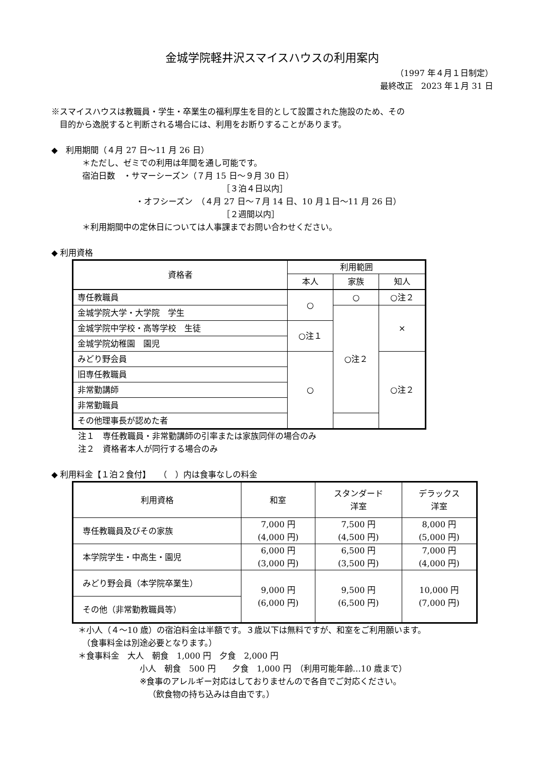金城学院軽井沢スマイスハウスの利用案内
（1997 年４月１日制定）
最終改正　2023 年１月 31 日
※スマイスハウスは教職員・学生・卒業生の福利厚生を目的として設置された施設のため、その
　目的から逸脱すると判断される場合には、利用をお断りすることがあります。
◆　利用期間（４月 27 日～11 月 26 日）
＊ただし、ゼミでの利用は年間を通し可能です。
宿泊日数　・サマーシーズン（７月 15 日～９月 30 日）
［３泊４日以内］
・オフシーズン　（４月 27 日～７月 14 日、10 月１日～11 月 26 日）
［２週間以内］
＊利用期間中の定休日については人事課までお問い合わせください。
◆ 利用資格
| 資格者 | 利用範囲 | | |
| | 本人 | 家族 | 知人 |
| 専任教職員 | ○ | ○ | ○注２ |
| 金城学院大学・大学院 学生 | | ○注２ | × |
| 金城学院中学校・高等学校 生徒 | ○注１ | | |
| 金城学院幼稚園 園児 | | | |
| みどり野会員 | ○ | | ○注２ |
| 旧専任教職員 | | | |
| 非常勤講師 | | | |
| 非常勤職員 | | | |
| その他理事長が認めた者 | | | |
注１　専任教職員・非常勤講師の引率または家族同伴の場合のみ
注２　資格者本人が同行する場合のみ
◆ 利用料金【１泊２食付】　　（　）内は食事なしの料金
| 利用資格 | 和室 | スタンダード 洋室 | デラックス 洋室 |
| 専任教職員及びその家族 | 7,000 円 (4,000 円) | 7,500 円 (4,500 円) | 8,000 円 (5,000 円) |
| 本学院学生・中高生・園児 | 6,000 円 (3,000 円) | 6,500 円 (3,500 円) | 7,000 円 (4,000 円) |
| みどり野会員（本学院卒業生） | 9,000 円 (6,000 円) | 9,500 円 (6,500 円) | 10,000 円 (7,000 円) |
| その他（非常勤教職員等） | | | |
＊小人（４～10 歳）の宿泊料金は半額です。３歳以下は無料ですが、和室をご利用願います。
　（食事料金は別途必要となります。）
＊食事料金　大人　朝食　1,000 円　夕食　2,000 円
小人　朝食　500 円　　夕食　1,000 円　（利用可能年齢…10 歳まで）
※食事のアレルギー対応はしておりませんので各自でご対応ください。
（飲食物の持ち込みは自由です。）